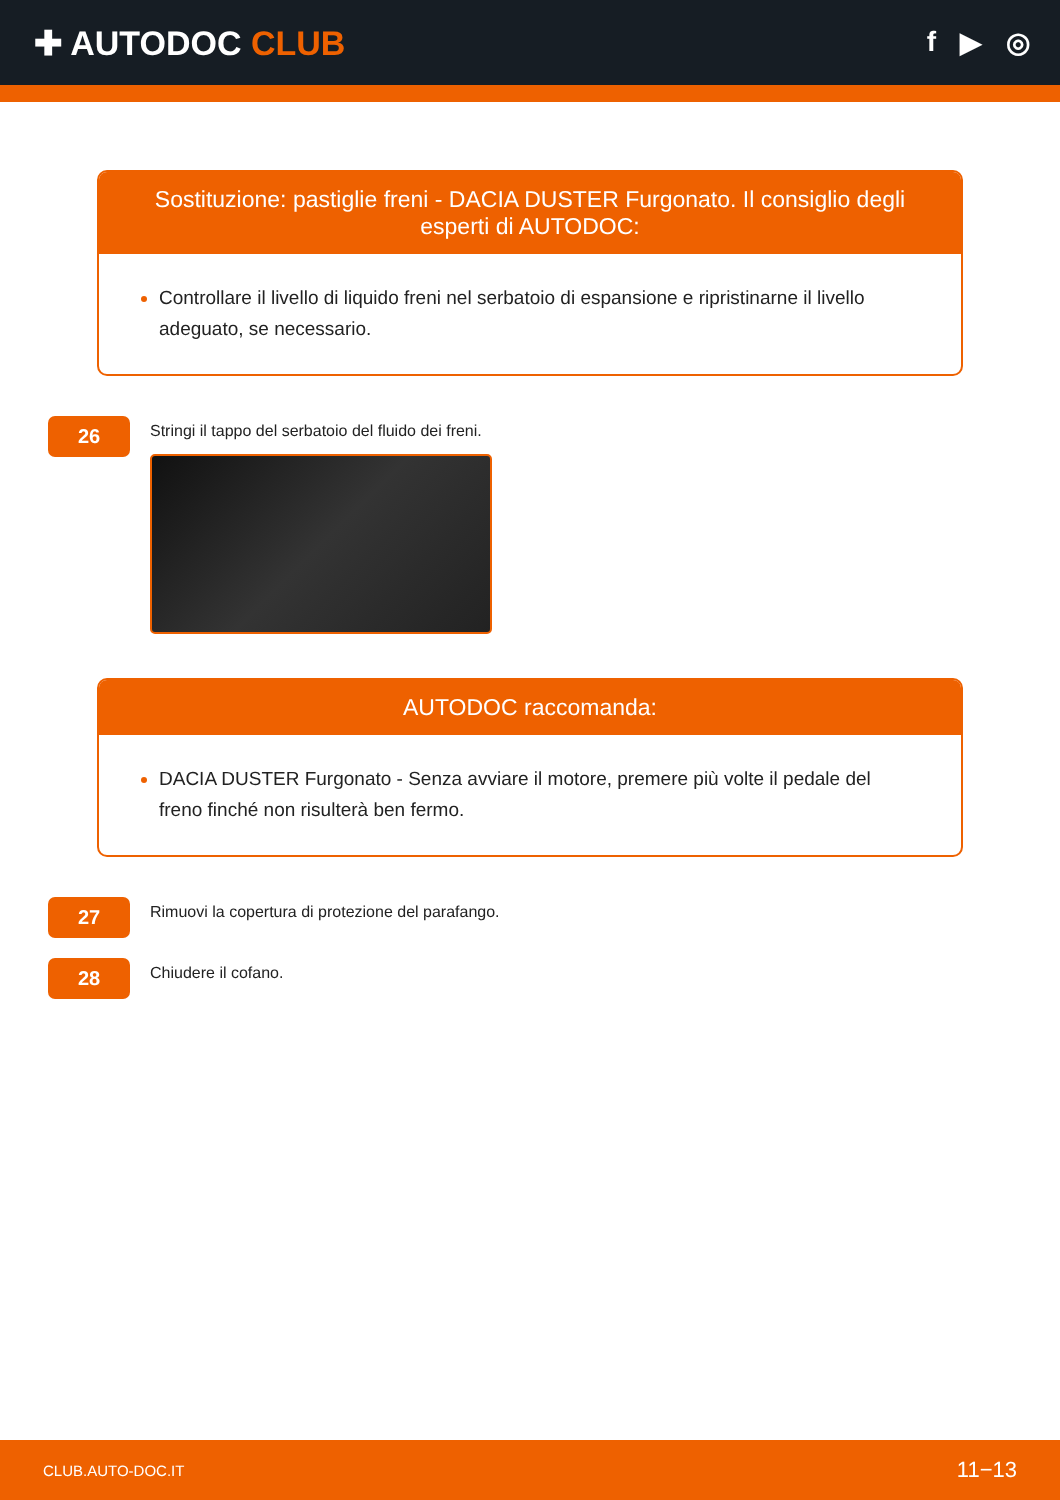✚ AUTODOC CLUB
f ▶ ◎
Sostituzione: pastiglie freni - DACIA DUSTER Furgonato. Il consiglio degli esperti di AUTODOC:
Controllare il livello di liquido freni nel serbatoio di espansione e ripristinarne il livello adeguato, se necessario.
26
Stringi il tappo del serbatoio del fluido dei freni.
AUTODOC raccomanda:
DACIA DUSTER Furgonato - Senza avviare il motore, premere più volte il pedale del freno finché non risulterà ben fermo.
27
Rimuovi la copertura di protezione del parafango.
28
Chiudere il cofano.
CLUB.AUTO-DOC.IT 11−13